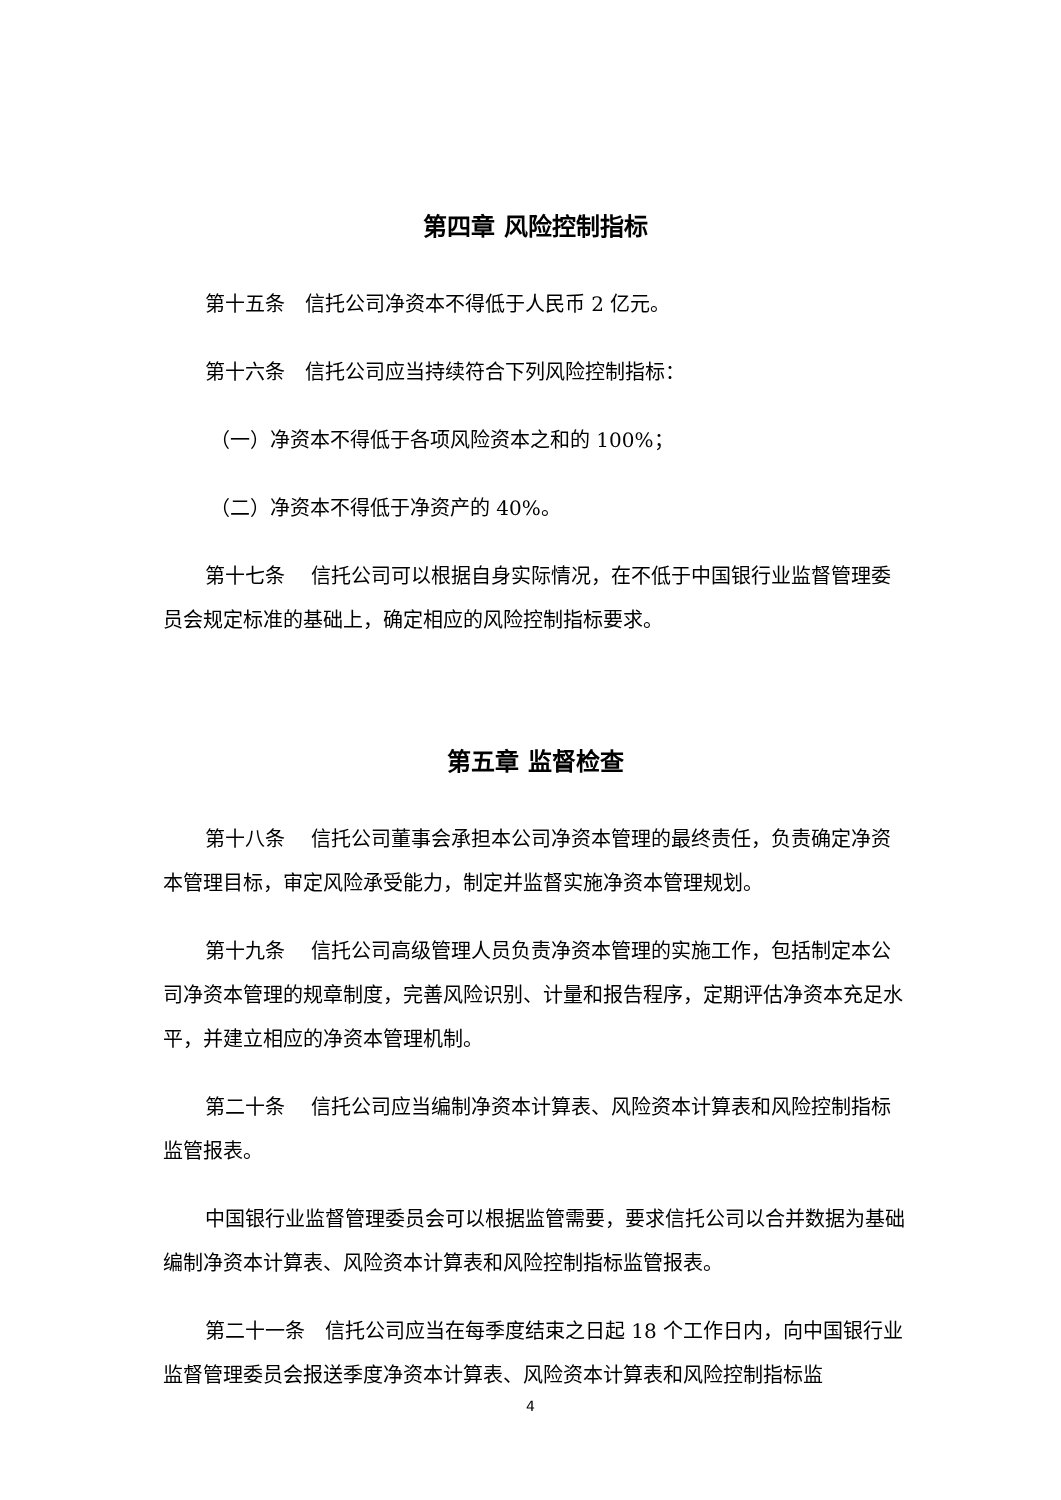第四章 风险控制指标
第十五条　信托公司净资本不得低于人民币 2 亿元。
第十六条　信托公司应当持续符合下列风险控制指标：
（一）净资本不得低于各项风险资本之和的 100%；
（二）净资本不得低于净资产的 40%。
第十七条　 信托公司可以根据自身实际情况，在不低于中国银行业监督管理委员会规定标准的基础上，确定相应的风险控制指标要求。
第五章 监督检查
第十八条　 信托公司董事会承担本公司净资本管理的最终责任，负责确定净资本管理目标，审定风险承受能力，制定并监督实施净资本管理规划。
第十九条　 信托公司高级管理人员负责净资本管理的实施工作，包括制定本公司净资本管理的规章制度，完善风险识别、计量和报告程序，定期评估净资本充足水平，并建立相应的净资本管理机制。
第二十条　 信托公司应当编制净资本计算表、风险资本计算表和风险控制指标监管报表。
中国银行业监督管理委员会可以根据监管需要，要求信托公司以合并数据为基础编制净资本计算表、风险资本计算表和风险控制指标监管报表。
第二十一条　信托公司应当在每季度结束之日起 18 个工作日内，向中国银行业监督管理委员会报送季度净资本计算表、风险资本计算表和风险控制指标监
4